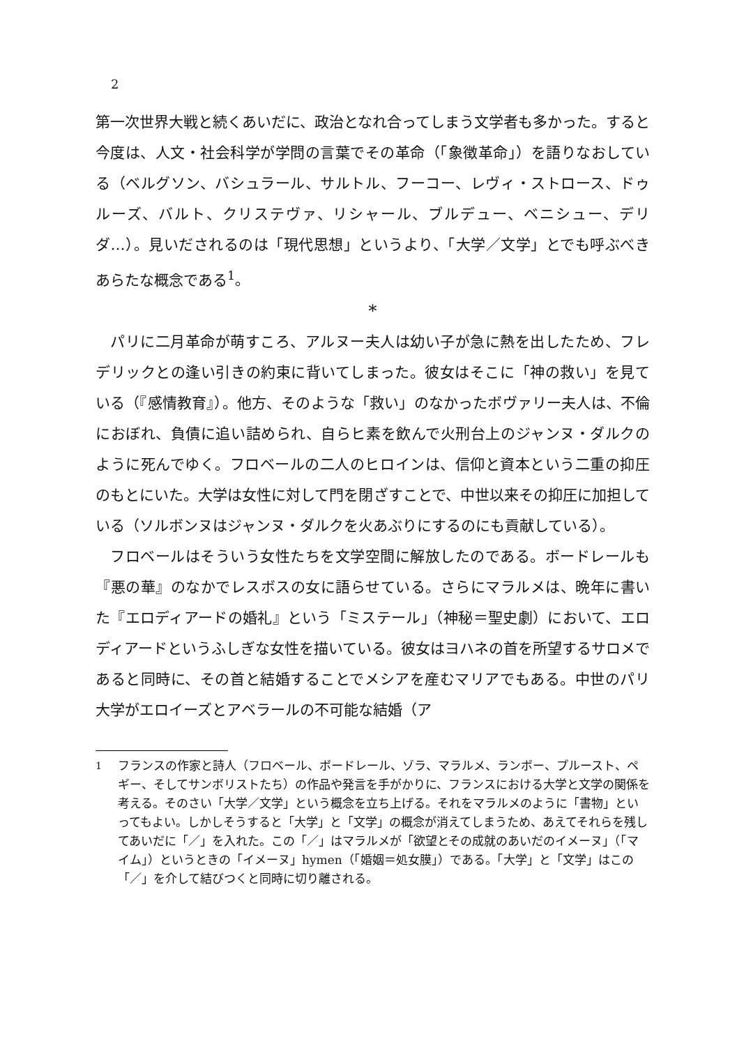2
第一次世界大戦と続くあいだに、政治となれ合ってしまう文学者も多かった。すると今度は、人文・社会科学が学問の言葉でその革命（「象徴革命」）を語りなおしている（ベルグソン、バシュラール、サルトル、フーコー、レヴィ・ストロース、ドゥルーズ、バルト、クリステヴァ、リシャール、ブルデュー、ベニシュー、デリダ…）。見いだされるのは「現代思想」というより、「大学／文学」とでも呼ぶべきあらたな概念である<sup>1</sup>。
*
パリに二月革命が萌すころ、アルヌー夫人は幼い子が急に熱を出したため、フレデリックとの逢い引きの約束に背いてしまった。彼女はそこに「神の救い」を見ている（『感情教育』）。他方、そのような「救い」のなかったボヴァリー夫人は、不倫におぼれ、負債に追い詰められ、自らヒ素を飲んで火刑台上のジャンヌ・ダルクのように死んでゆく。フロベールの二人のヒロインは、信仰と資本という二重の抑圧のもとにいた。大学は女性に対して門を閉ざすことで、中世以来その抑圧に加担している（ソルボンヌはジャンヌ・ダルクを火あぶりにするのにも貢献している）。
フロベールはそういう女性たちを文学空間に解放したのである。ボードレールも『悪の華』のなかでレスボスの女に語らせている。さらにマラルメは、晩年に書いた『エロディアードの婚礼』という「ミステール」（神秘＝聖史劇）において、エロディアードというふしぎな女性を描いている。彼女はヨハネの首を所望するサロメであると同時に、その首と結婚することでメシアを産むマリアでもある。中世のパリ大学がエロイーズとアベラールの不可能な結婚（ア
<sup>1</sup> フランスの作家と詩人（フロベール、ボードレール、ゾラ、マラルメ、ランボー、プルースト、ペギー、そしてサンボリストたち）の作品や発言を手がかりに、フランスにおける大学と文学の関係を考える。そのさい「大学／文学」という概念を立ち上げる。それをマラルメのように「書物」といってもよい。しかしそうすると「大学」と「文学」の概念が消えてしまうため、あえてそれらを残してあいだに「／」を入れた。この「／」はマラルメが「欲望とその成就のあいだのイメーヌ」（「マイム」）というときの「イメーヌ」hymen（「婚姻＝処女膜」）である。「大学」と「文学」はこの「／」を介して結びつくと同時に切り離される。